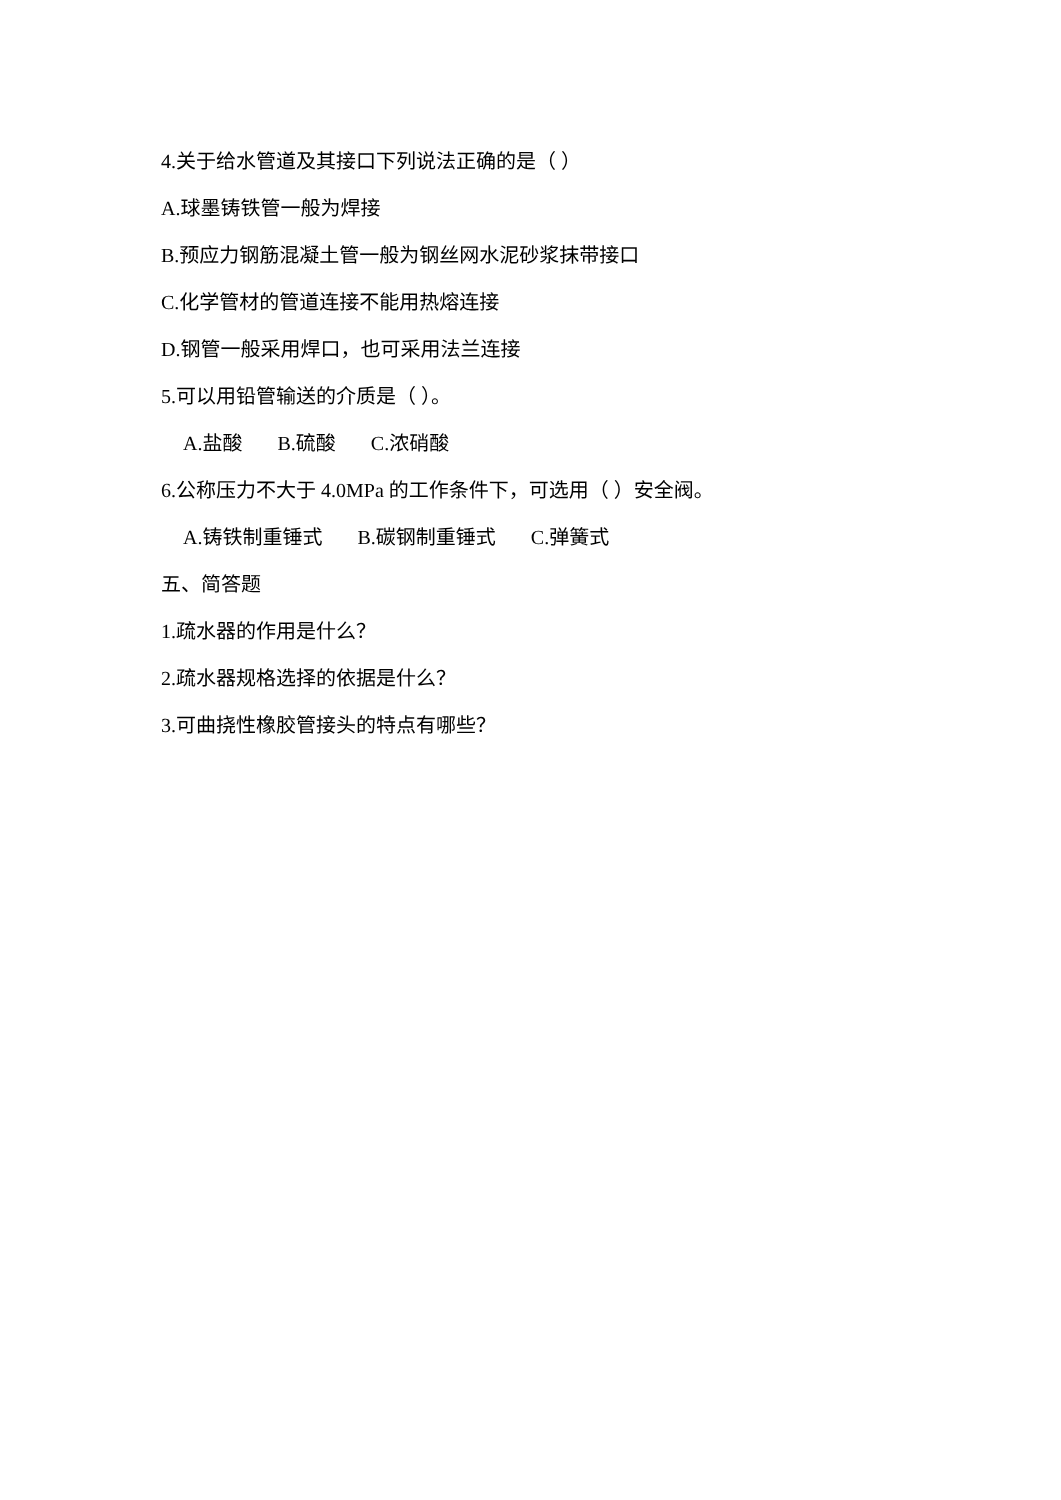4.关于给水管道及其接口下列说法正确的是（ ）
A.球墨铸铁管一般为焊接
B.预应力钢筋混凝土管一般为钢丝网水泥砂浆抹带接口
C.化学管材的管道连接不能用热熔连接
D.钢管一般采用焊口，也可采用法兰连接
5.可以用铅管输送的介质是（ ）。
A.盐酸 B.硫酸 C.浓硝酸
6.公称压力不大于 4.0MPa 的工作条件下，可选用（ ）安全阀。
A.铸铁制重锤式 B.碳钢制重锤式 C.弹簧式
五、简答题
1.疏水器的作用是什么？
2.疏水器规格选择的依据是什么？
3.可曲挠性橡胶管接头的特点有哪些？